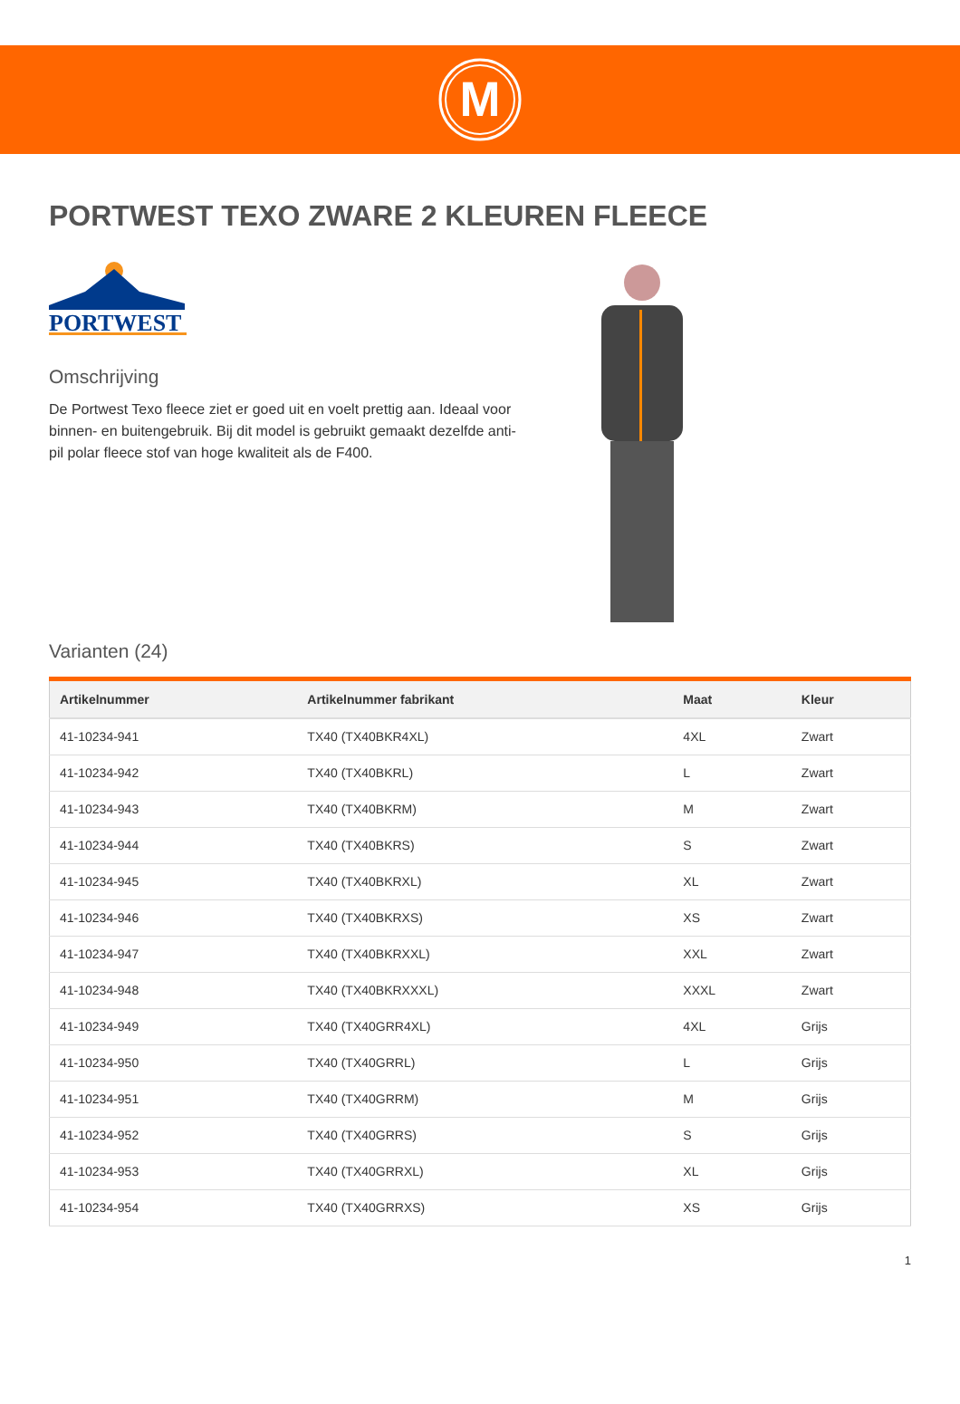M
PORTWEST TEXO ZWARE 2 KLEUREN FLEECE
PORTWEST
Omschrijving
De Portwest Texo fleece ziet er goed uit en voelt prettig aan. Ideaal voor binnen- en buitengebruik. Bij dit model is gebruikt gemaakt dezelfde anti-pil polar fleece stof van hoge kwaliteit als de F400.
Varianten (24)
| Artikelnummer | Artikelnummer fabrikant | Maat | Kleur |
| --- | --- | --- | --- |
| 41-10234-941 | TX40 (TX40BKR4XL) | 4XL | Zwart |
| 41-10234-942 | TX40 (TX40BKRL) | L | Zwart |
| 41-10234-943 | TX40 (TX40BKRM) | M | Zwart |
| 41-10234-944 | TX40 (TX40BKRS) | S | Zwart |
| 41-10234-945 | TX40 (TX40BKRXL) | XL | Zwart |
| 41-10234-946 | TX40 (TX40BKRXS) | XS | Zwart |
| 41-10234-947 | TX40 (TX40BKRXXL) | XXL | Zwart |
| 41-10234-948 | TX40 (TX40BKRXXXL) | XXXL | Zwart |
| 41-10234-949 | TX40 (TX40GRR4XL) | 4XL | Grijs |
| 41-10234-950 | TX40 (TX40GRRL) | L | Grijs |
| 41-10234-951 | TX40 (TX40GRRM) | M | Grijs |
| 41-10234-952 | TX40 (TX40GRRS) | S | Grijs |
| 41-10234-953 | TX40 (TX40GRRXL) | XL | Grijs |
| 41-10234-954 | TX40 (TX40GRRXS) | XS | Grijs |
1